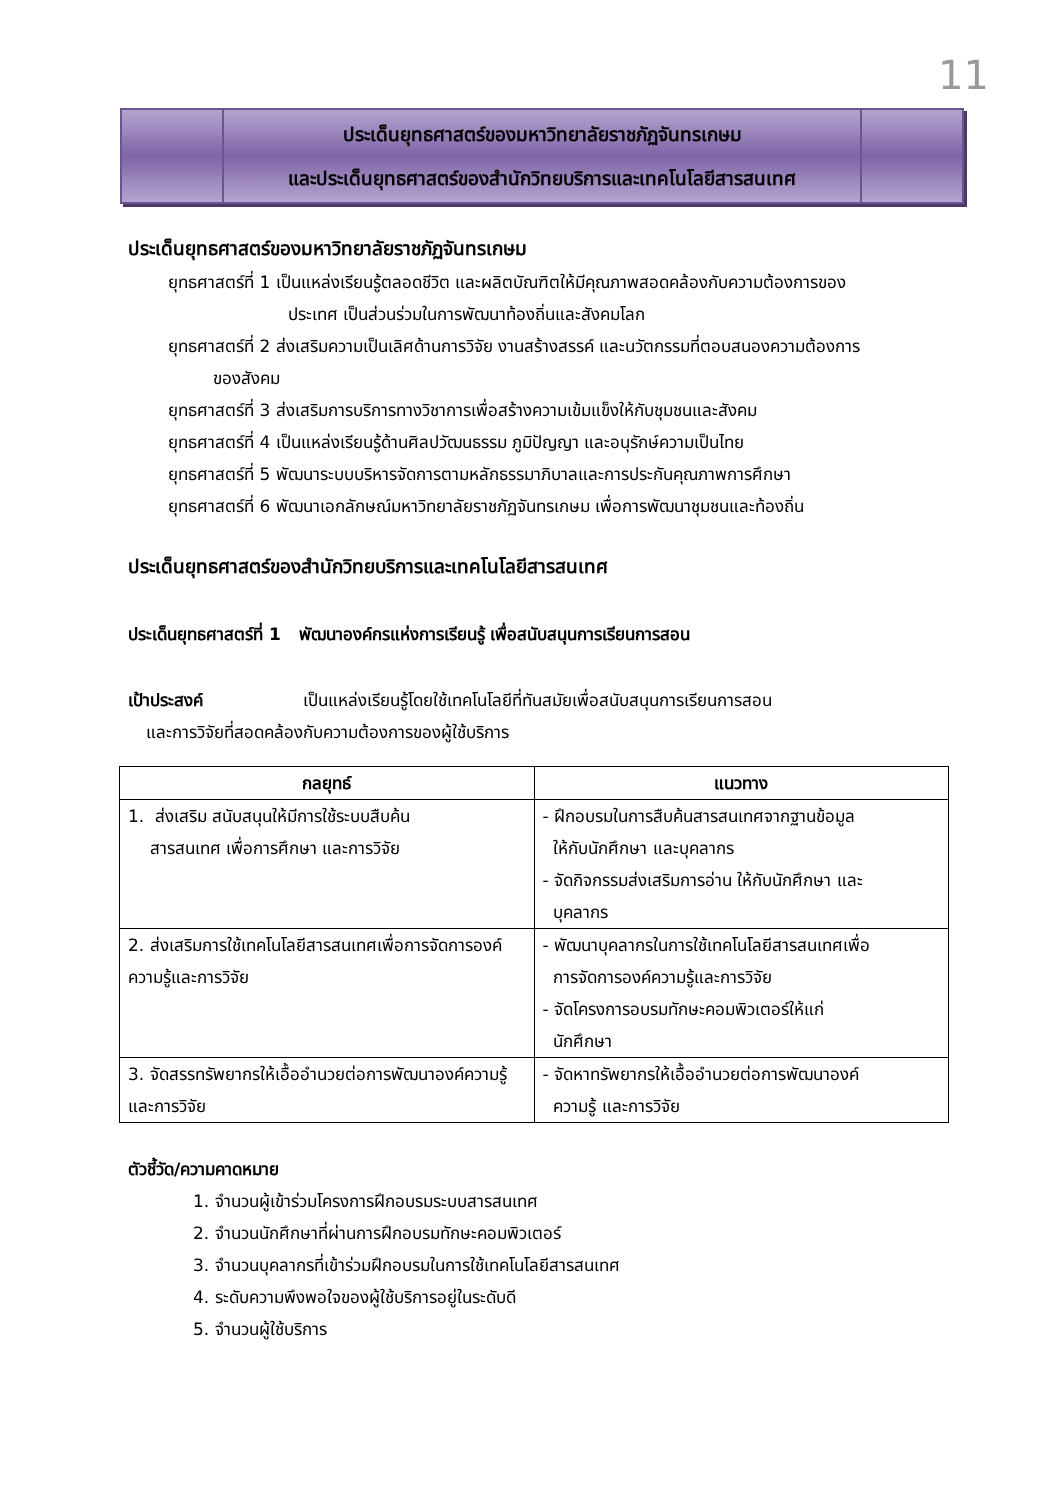11
ประเด็นยุทธศาสตร์ของมหาวิทยาลัยราชภัฏจันทรเกษม
และประเด็นยุทธศาสตร์ของสำนักวิทยบริการและเทคโนโลยีสารสนเทศ
ประเด็นยุทธศาสตร์ของมหาวิทยาลัยราชภัฏจันทรเกษม
ยุทธศาสตร์ที่ 1 เป็นแหล่งเรียนรู้ตลอดชีวิต และผลิตบัณฑิตให้มีคุณภาพสอดคล้องกับความต้องการของ
ประเทศ เป็นส่วนร่วมในการพัฒนาท้องถิ่นและสังคมโลก
ยุทธศาสตร์ที่ 2 ส่งเสริมความเป็นเลิศด้านการวิจัย งานสร้างสรรค์ และนวัตกรรมที่ตอบสนองความต้องการ
ของสังคม
ยุทธศาสตร์ที่ 3 ส่งเสริมการบริการทางวิชาการเพื่อสร้างความเข้มแข็งให้กับชุมชนและสังคม
ยุทธศาสตร์ที่ 4 เป็นแหล่งเรียนรู้ด้านศิลปวัฒนธรรม ภูมิปัญญา และอนุรักษ์ความเป็นไทย
ยุทธศาสตร์ที่ 5 พัฒนาระบบบริหารจัดการตามหลักธรรมาภิบาลและการประกันคุณภาพการศึกษา
ยุทธศาสตร์ที่ 6 พัฒนาเอกลักษณ์มหาวิทยาลัยราชภัฏจันทรเกษม เพื่อการพัฒนาชุมชนและท้องถิ่น
ประเด็นยุทธศาสตร์ของสำนักวิทยบริการและเทคโนโลยีสารสนเทศ
ประเด็นยุทธศาสตร์ที่ 1 พัฒนาองค์กรแห่งการเรียนรู้ เพื่อสนับสนุนการเรียนการสอน
เป้าประสงค์ เป็นแหล่งเรียนรู้โดยใช้เทคโนโลยีที่ทันสมัยเพื่อสนับสนุนการเรียนการสอน
และการวิจัยที่สอดคล้องกับความต้องการของผู้ใช้บริการ
| กลยุทธ์ | แนวทาง |
| --- | --- |
| 1. ส่งเสริม สนับสนุนให้มีการใช้ระบบสืบค้น สารสนเทศ เพื่อการศึกษา และการวิจัย | - ฝึกอบรมในการสืบค้นสารสนเทศจากฐานข้อมูล ให้กับนักศึกษา และบุคลากร - จัดกิจกรรมส่งเสริมการอ่าน ให้กับนักศึกษา และ บุคลากร |
| 2. ส่งเสริมการใช้เทคโนโลยีสารสนเทศเพื่อการจัดการองค์ความรู้และการวิจัย | - พัฒนาบุคลากรในการใช้เทคโนโลยีสารสนเทศเพื่อ การจัดการองค์ความรู้และการวิจัย - จัดโครงการอบรมทักษะคอมพิวเตอร์ให้แก่ นักศึกษา |
| 3. จัดสรรทรัพยากรให้เอื้ออำนวยต่อการพัฒนาองค์ความรู้ และการวิจัย | - จัดหาทรัพยากรให้เอื้ออำนวยต่อการพัฒนาองค์ ความรู้ และการวิจัย |
ตัวชี้วัด/ความคาดหมาย
1. จำนวนผู้เข้าร่วมโครงการฝึกอบรมระบบสารสนเทศ
2. จำนวนนักศึกษาที่ผ่านการฝึกอบรมทักษะคอมพิวเตอร์
3. จำนวนบุคลากรที่เข้าร่วมฝึกอบรมในการใช้เทคโนโลยีสารสนเทศ
4. ระดับความพึงพอใจของผู้ใช้บริการอยู่ในระดับดี
5. จำนวนผู้ใช้บริการ